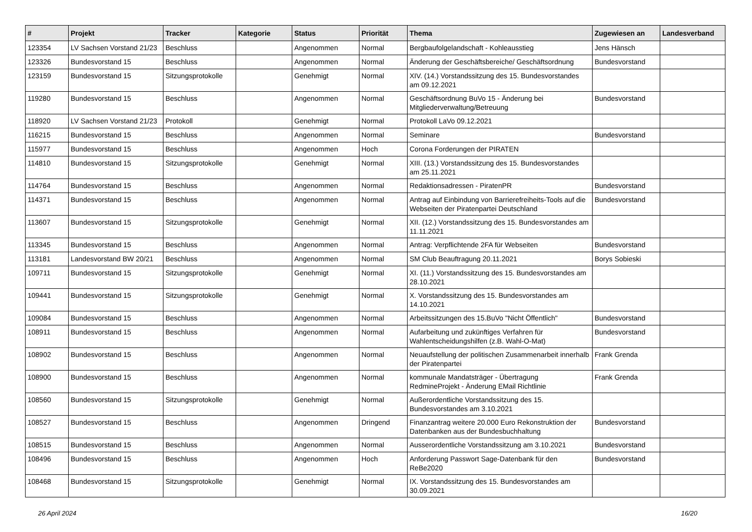| # | Projekt | Tracker | Kategorie | Status | Priorität | Thema | Zugewiesen an | Landesverband |
| --- | --- | --- | --- | --- | --- | --- | --- | --- |
| 123354 | LV Sachsen Vorstand 21/23 | Beschluss | | Angenommen | Normal | Bergbaufolgelandschaft - Kohleausstieg | Jens Hänsch | |
| 123326 | Bundesvorstand 15 | Beschluss | | Angenommen | Normal | Änderung der Geschäftsbereiche/ Geschäftsordnung | Bundesvorstand | |
| 123159 | Bundesvorstand 15 | Sitzungsprotokolle | | Genehmigt | Normal | XIV. (14.) Vorstandssitzung des 15. Bundesvorstandes am 09.12.2021 | | |
| 119280 | Bundesvorstand 15 | Beschluss | | Angenommen | Normal | Geschäftsordnung BuVo 15 - Änderung bei Mitgliederverwaltung/Betreuung | Bundesvorstand | |
| 118920 | LV Sachsen Vorstand 21/23 | Protokoll | | Genehmigt | Normal | Protokoll LaVo 09.12.2021 | | |
| 116215 | Bundesvorstand 15 | Beschluss | | Angenommen | Normal | Seminare | Bundesvorstand | |
| 115977 | Bundesvorstand 15 | Beschluss | | Angenommen | Hoch | Corona Forderungen der PIRATEN | | |
| 114810 | Bundesvorstand 15 | Sitzungsprotokolle | | Genehmigt | Normal | XIII. (13.) Vorstandssitzung des 15. Bundesvorstandes am 25.11.2021 | | |
| 114764 | Bundesvorstand 15 | Beschluss | | Angenommen | Normal | Redaktionsadressen - PiratenPR | Bundesvorstand | |
| 114371 | Bundesvorstand 15 | Beschluss | | Angenommen | Normal | Antrag auf Einbindung von Barrierefreiheits-Tools auf die Webseiten der Piratenpartei Deutschland | Bundesvorstand | |
| 113607 | Bundesvorstand 15 | Sitzungsprotokolle | | Genehmigt | Normal | XII. (12.) Vorstandssitzung des 15. Bundesvorstandes am 11.11.2021 | | |
| 113345 | Bundesvorstand 15 | Beschluss | | Angenommen | Normal | Antrag: Verpflichtende 2FA für Webseiten | Bundesvorstand | |
| 113181 | Landesvorstand BW 20/21 | Beschluss | | Angenommen | Normal | SM Club Beauftragung 20.11.2021 | Borys Sobieski | |
| 109711 | Bundesvorstand 15 | Sitzungsprotokolle | | Genehmigt | Normal | XI. (11.) Vorstandssitzung des 15. Bundesvorstandes am 28.10.2021 | | |
| 109441 | Bundesvorstand 15 | Sitzungsprotokolle | | Genehmigt | Normal | X. Vorstandssitzung des 15. Bundesvorstandes am 14.10.2021 | | |
| 109084 | Bundesvorstand 15 | Beschluss | | Angenommen | Normal | Arbeitssitzungen des 15.BuVo "Nicht Öffentlich" | Bundesvorstand | |
| 108911 | Bundesvorstand 15 | Beschluss | | Angenommen | Normal | Aufarbeitung und zukünftiges Verfahren für Wahlentscheidungshilfen (z.B. Wahl-O-Mat) | Bundesvorstand | |
| 108902 | Bundesvorstand 15 | Beschluss | | Angenommen | Normal | Neuaufstellung der politischen Zusammenarbeit innerhalb der Piratenpartei | Frank Grenda | |
| 108900 | Bundesvorstand 15 | Beschluss | | Angenommen | Normal | kommunale Mandatsträger - Übertragung RedmineProjekt - Änderung EMail Richtlinie | Frank Grenda | |
| 108560 | Bundesvorstand 15 | Sitzungsprotokolle | | Genehmigt | Normal | Außerordentliche Vorstandssitzung des 15. Bundesvorstandes am 3.10.2021 | | |
| 108527 | Bundesvorstand 15 | Beschluss | | Angenommen | Dringend | Finanzantrag weitere 20.000 Euro Rekonstruktion der Datenbanken aus der Bundesbuchhaltung | Bundesvorstand | |
| 108515 | Bundesvorstand 15 | Beschluss | | Angenommen | Normal | Ausserordentliche Vorstandssitzung am 3.10.2021 | Bundesvorstand | |
| 108496 | Bundesvorstand 15 | Beschluss | | Angenommen | Hoch | Anforderung Passwort Sage-Datenbank für den ReBe2020 | Bundesvorstand | |
| 108468 | Bundesvorstand 15 | Sitzungsprotokolle | | Genehmigt | Normal | IX. Vorstandssitzung des 15. Bundesvorstandes am 30.09.2021 | | |
26 April 2024 16/20